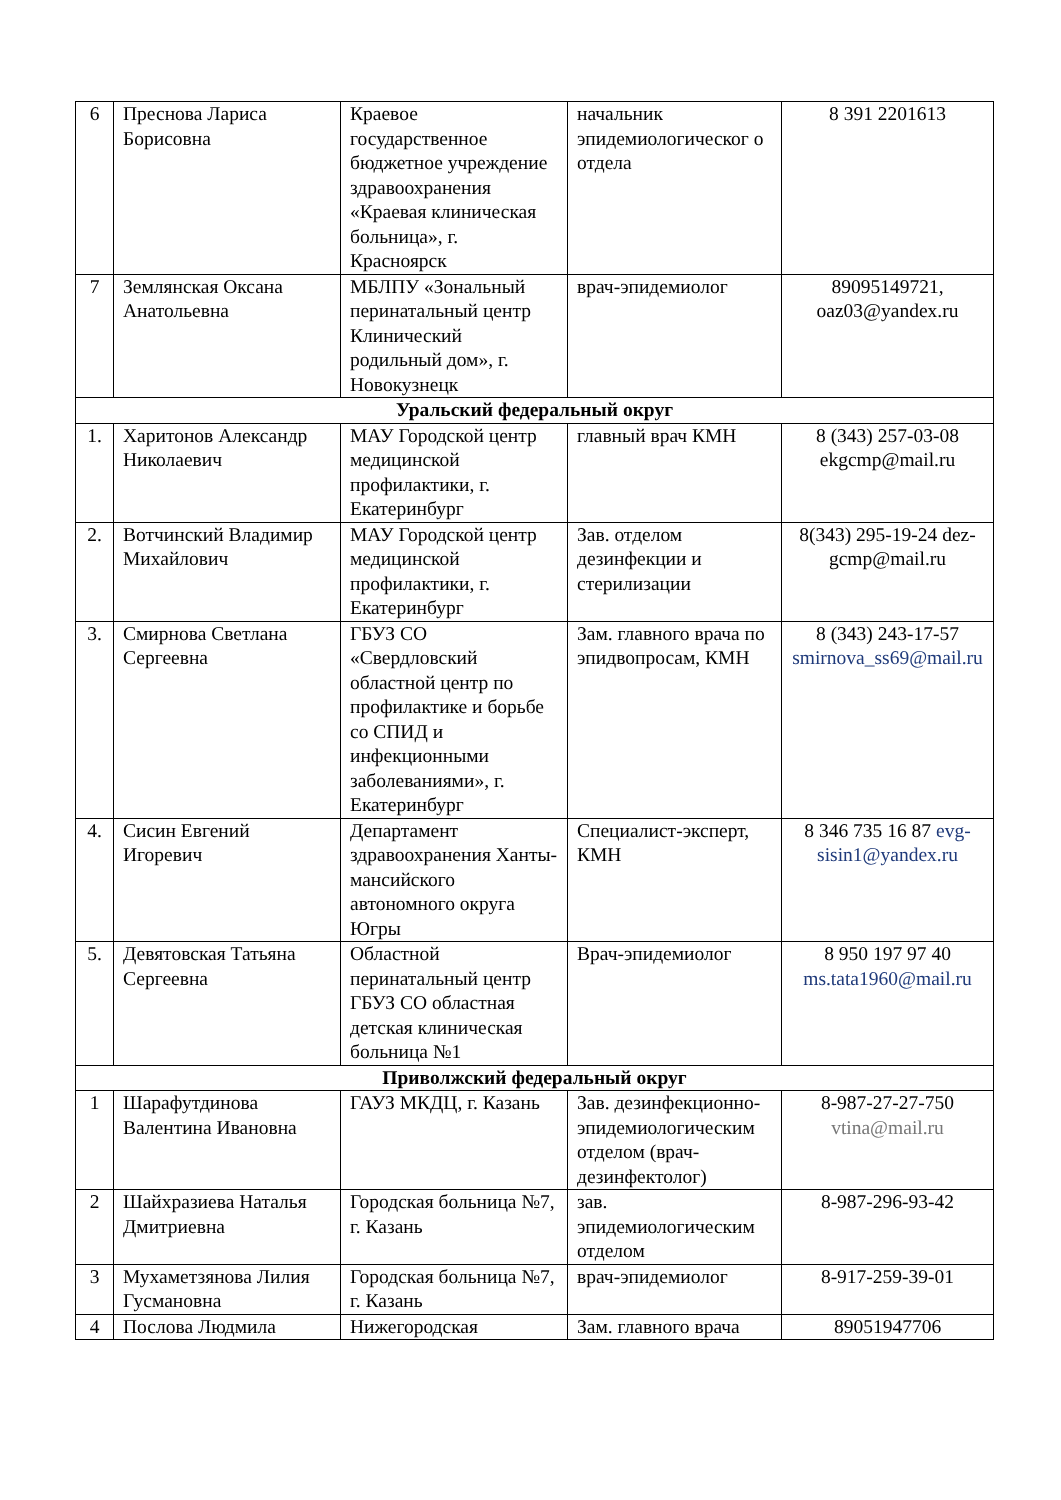| 6 | Преснова Лариса Борисовна | Краевое государственное бюджетное учреждение здравоохранения «Краевая клиническая больница», г. Красноярск | начальник эпидемиологическог о отдела | 8 391 2201613 |
| 7 | Землянская Оксана Анатольевна | МБЛПУ «Зональный перинатальный центр Клинический родильный дом», г. Новокузнецк | врач-эпидемиолог | 89095149721, oaz03@yandex.ru |
| Уральский федеральный округ | | | | |
| 1. | Харитонов Александр Николаевич | МАУ Городской центр медицинской профилактики, г. Екатеринбург | главный врач КМН | 8 (343) 257-03-08 ekgcmp@mail.ru |
| 2. | Вотчинский Владимир Михайлович | МАУ Городской центр медицинской профилактики, г. Екатеринбург | Зав. отделом дезинфекции и стерилизации | 8(343) 295-19-24 dez-gcmp@mail.ru |
| 3. | Смирнова Светлана Сергеевна | ГБУЗ СО «Свердловский областной центр по профилактике и борьбе со СПИД и инфекционными заболеваниями», г. Екатеринбург | Зам. главного врача по эпидвопросам, КМН | 8 (343) 243-17-57 smirnova_ss69@mail.ru |
| 4. | Сисин Евгений Игоревич | Департамент здравоохранения Ханты-мансийского автономного округа Югры | Специалист-эксперт, КМН | 8 346 735 16 87 evg-sisin1@yandex.ru |
| 5. | Девятовская Татьяна Сергеевна | Областной перинатальный центр ГБУЗ СО областная детская клиническая больница №1 | Врач-эпидемиолог | 8 950 197 97 40 ms.tata1960@mail.ru |
| Приволжский федеральный округ | | | | |
| 1 | Шарафутдинова Валентина Ивановна | ГАУЗ МКДЦ, г. Казань | Зав. дезинфекционно-эпидемиологическим отделом (врач-дезинфектолог) | 8-987-27-27-750 vtina@mail.ru |
| 2 | Шайхразиева Наталья Дмитриевна | Городская больница №7, г. Казань | зав. эпидемиологическим отделом | 8-987-296-93-42 |
| 3 | Мухаметзянова Лилия Гусмановна | Городская больница №7, г. Казань | врач-эпидемиолог | 8-917-259-39-01 |
| 4 | Послова Людмила | Нижегородская | Зам. главного врача | 89051947706 |